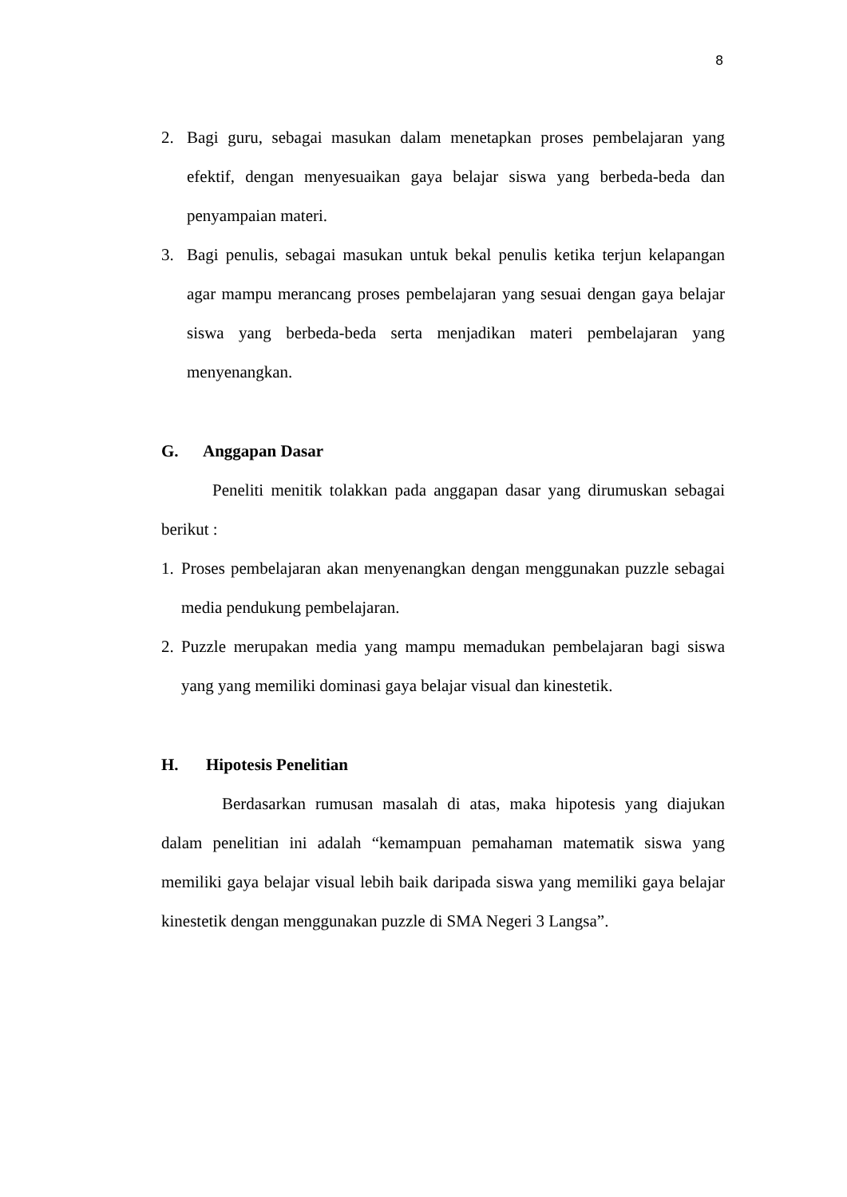8
2. Bagi guru, sebagai masukan dalam menetapkan proses pembelajaran yang efektif, dengan menyesuaikan gaya belajar siswa yang berbeda-beda dan penyampaian materi.
3. Bagi penulis, sebagai masukan untuk bekal penulis ketika terjun kelapangan agar mampu merancang proses pembelajaran yang sesuai dengan gaya belajar siswa yang berbeda-beda serta menjadikan materi pembelajaran yang menyenangkan.
G. Anggapan Dasar
Peneliti menitik tolakkan pada anggapan dasar yang dirumuskan sebagai berikut :
1. Proses pembelajaran akan menyenangkan dengan menggunakan puzzle sebagai media pendukung pembelajaran.
2. Puzzle merupakan media yang mampu memadukan pembelajaran bagi siswa yang yang memiliki dominasi gaya belajar visual dan kinestetik.
H. Hipotesis Penelitian
Berdasarkan rumusan masalah di atas, maka hipotesis yang diajukan dalam penelitian ini adalah “kemampuan pemahaman matematik siswa yang memiliki gaya belajar visual lebih baik daripada siswa yang memiliki gaya belajar kinestetik dengan menggunakan puzzle di SMA Negeri 3 Langsa”.